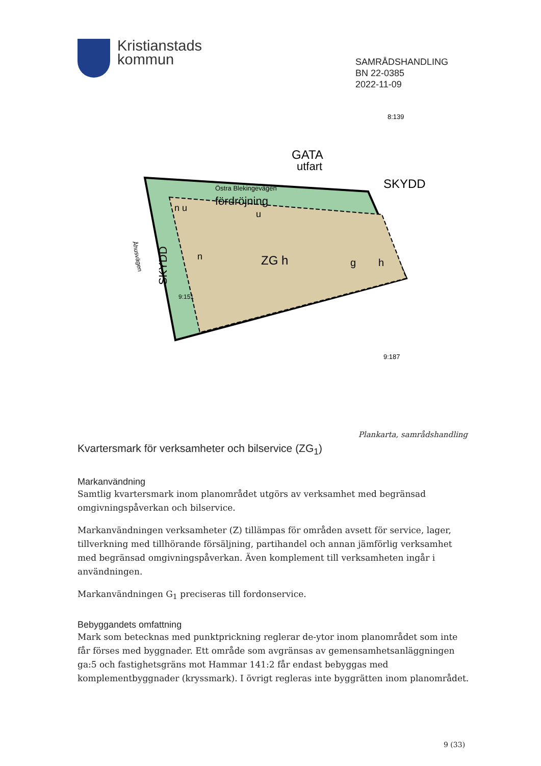Kristianstads
kommun
SAMRÅDSHANDLING
BN 22-0385
2022-11-09
Östra Blekingevägen
GATA
utfart
SKYDD
8:139
fördröjning
n u
u
n
ZG h
g
h
SKYDD
Åhusvägen
9:151
9:187
Plankarta, samrådshandling
Kvartersmark för verksamheter och bilservice (ZG<sub>1</sub>)
Markanvändning
Samtlig kvartersmark inom planområdet utgörs av verksamhet med begränsad omgivningspåverkan och bilservice.
Markanvändningen verksamheter (Z) tillämpas för områden avsett för service, lager, tillverkning med tillhörande försäljning, partihandel och annan jämförlig verksamhet med begränsad omgivningspåverkan. Även komplement till verksamheten ingår i användningen.
Markanvändningen G<sub>1</sub> preciseras till fordonservice.
Bebyggandets omfattning
Mark som betecknas med punktprickning reglerar de-ytor inom planområdet som inte får förses med byggnader. Ett område som avgränsas av gemensamhetsanläggningen ga:5 och fastighetsgräns mot Hammar 141:2 får endast bebyggas med komplementbyggnader (kryssmark). I övrigt regleras inte byggrätten inom planområdet.
9 (33)